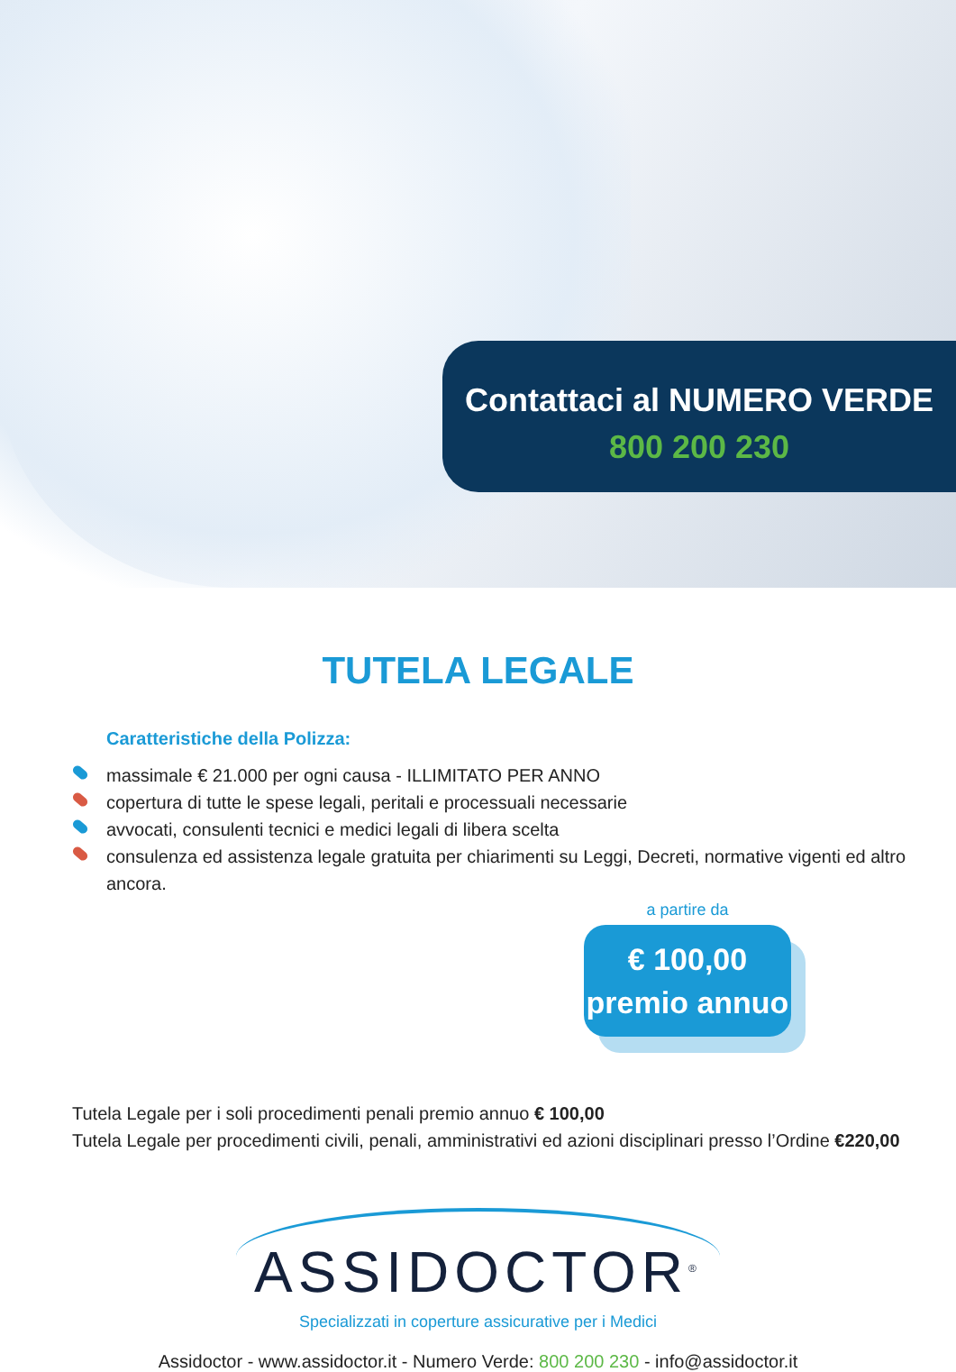Contattaci al NUMERO VERDE
800 200 230
TUTELA LEGALE
Caratteristiche della Polizza:
massimale € 21.000 per ogni causa - ILLIMITATO PER ANNO
copertura di tutte le spese legali, peritali e processuali necessarie
avvocati, consulenti tecnici e medici legali di libera scelta
consulenza ed assistenza legale gratuita per chiarimenti su Leggi, Decreti, normative vigenti ed altro ancora.
a partire da
€ 100,00
premio annuo
Tutela Legale per i soli procedimenti penali premio annuo € 100,00
Tutela Legale per procedimenti civili, penali, amministrativi ed azioni disciplinari presso l’Ordine €220,00
ASSIDOCTOR<sup>®</sup>
Specializzati in coperture assicurative per i Medici
Assidoctor - www.assidoctor.it - Numero Verde: 800 200 230 - info@assidoctor.it